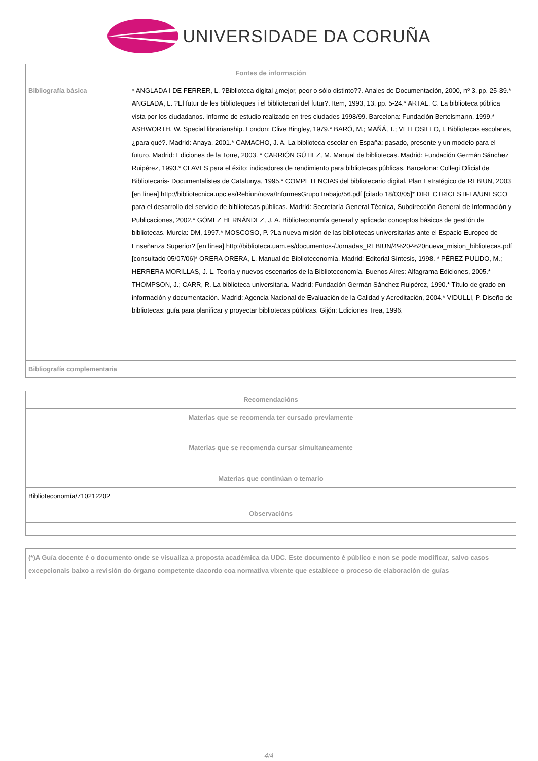UNIVERSIDADE DA CORUÑA
| Fontes de información | |
| --- | --- |
| Bibliografía básica | * ANGLADA I DE FERRER, L. ?Biblioteca digital ¿mejor, peor o sólo distinto??. Anales de Documentación, 2000, nº 3, pp. 25-39.* ANGLADA, L. ?El futur de les biblioteques i el bibliotecari del futur?. Item, 1993, 13, pp. 5-24.* ARTAL, C. La biblioteca pública vista por los ciudadanos. Informe de estudio realizado en tres ciudades 1998/99. Barcelona: Fundación Bertelsmann, 1999.* ASHWORTH, W. Special librarianship. London: Clive Bingley, 1979.* BARÓ, M.; MAÑÁ, T.; VELLOSILLO, I. Bibliotecas escolares, ¿para qué?. Madrid: Anaya, 2001.* CAMACHO, J. A. La biblioteca escolar en España: pasado, presente y un modelo para el futuro. Madrid: Ediciones de la Torre, 2003. * CARRIÓN GÚTIEZ, M. Manual de bibliotecas. Madrid: Fundación Germán Sánchez Ruipérez, 1993.* CLAVES para el éxito: indicadores de rendimiento para bibliotecas públicas. Barcelona: Collegi Oficial de Bibliotecaris- Documentalistes de Catalunya, 1995.* COMPETENCIAS del bibliotecario digital. Plan Estratégico de REBIUN, 2003 [en línea] http://bibliotecnica.upc.es/Rebiun/nova/InformesGrupoTrabajo/56.pdf [citado 18/03/05]* DIRECTRICES IFLA/UNESCO para el desarrollo del servicio de bibliotecas públicas. Madrid: Secretaría General Técnica, Subdirección General de Información y Publicaciones, 2002.* GÓMEZ HERNÁNDEZ, J. A. Biblioteconomía general y aplicada: conceptos básicos de gestión de bibliotecas. Murcia: DM, 1997.* MOSCOSO, P. ?La nueva misión de las bibliotecas universitarias ante el Espacio Europeo de Enseñanza Superior? [en línea] http://biblioteca.uam.es/documentos-/Jornadas_REBIUN/4%20-%20nueva_mision_bibliotecas.pdf [consultado 05/07/06]* ORERA ORERA, L. Manual de Biblioteconomía. Madrid: Editorial Síntesis, 1998. * PÉREZ PULIDO, M.; HERRERA MORILLAS, J. L. Teoría y nuevos escenarios de la Biblioteconomía. Buenos Aires: Alfagrama Ediciones, 2005.* THOMPSON, J.; CARR, R. La biblioteca universitaria. Madrid: Fundación Germán Sánchez Ruipérez, 1990.* Título de grado en información y documentación. Madrid: Agencia Nacional de Evaluación de la Calidad y Acreditación, 2004.* VIDULLI, P. Diseño de bibliotecas: guía para planificar y proyectar bibliotecas públicas. Gijón: Ediciones Trea, 1996. |
| Bibliografía complementaria | |
| Recomendacións |
| --- |
| Materias que se recomenda ter cursado previamente |
| Materias que se recomenda cursar simultaneamente |
| Materias que continúan o temario |
| Biblioteconomía/710212202 |
| Observacións |
| (*)A Guía docente é o documento onde se visualiza a proposta académica da UDC. Este documento é público e non se pode modificar, salvo casos excepcionais baixo a revisión do órgano competente dacordo coa normativa vixente que establece o proceso de elaboración de guías |
4/4